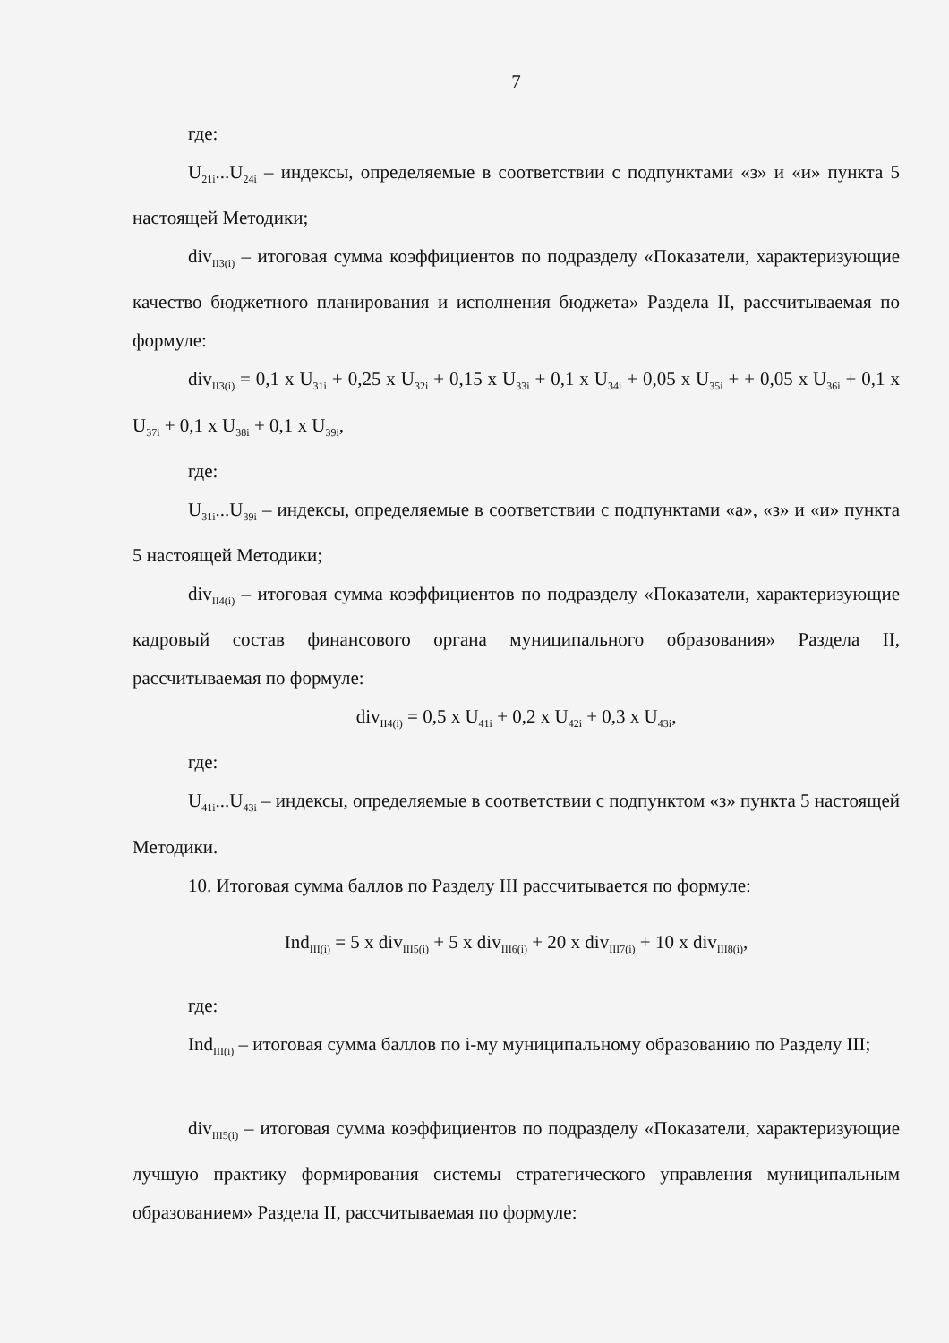7
где:
U<sub>21i</sub>...U<sub>24i</sub> – индексы, определяемые в соответствии с подпунктами «з» и «и» пункта 5 настоящей Методики;
div<sub>II3(i)</sub> – итоговая сумма коэффициентов по подразделу «Показатели, характеризующие качество бюджетного планирования и исполнения бюджета» Раздела II, рассчитываемая по формуле:
div<sub>II3(i)</sub> = 0,1 x U<sub>31i</sub> + 0,25 x U<sub>32i</sub> + 0,15 x U<sub>33i</sub> + 0,1 x U<sub>34i</sub> + 0,05 x U<sub>35i</sub> + + 0,05 x U<sub>36i</sub> + 0,1 x U<sub>37i</sub> + 0,1 x U<sub>38i</sub> + 0,1 x U<sub>39i</sub>,
где:
U<sub>31i</sub>...U<sub>39i</sub> – индексы, определяемые в соответствии с подпунктами «а», «з» и «и» пункта 5 настоящей Методики;
div<sub>II4(i)</sub> – итоговая сумма коэффициентов по подразделу «Показатели, характеризующие кадровый состав финансового органа муниципального образования» Раздела II, рассчитываемая по формуле:
div<sub>II4(i)</sub> = 0,5 x U<sub>41i</sub> + 0,2 x U<sub>42i</sub> + 0,3 x U<sub>43i</sub>,
где:
U<sub>41i</sub>...U<sub>43i</sub> – индексы, определяемые в соответствии с подпунктом «з» пункта 5 настоящей Методики.
10. Итоговая сумма баллов по Разделу III рассчитывается по формуле:
Ind<sub>III(i)</sub> = 5 x div<sub>III5(i)</sub> + 5 x div<sub>III6(i)</sub> + 20 x div<sub>III7(i)</sub> + 10 x div<sub>III8(i)</sub>,
где:
Ind<sub>III(i)</sub> – итоговая сумма баллов по i-му муниципальному образованию по Разделу III;
div<sub>III5(i)</sub> – итоговая сумма коэффициентов по подразделу «Показатели, характеризующие лучшую практику формирования системы стратегического управления муниципальным образованием» Раздела II, рассчитываемая по формуле: